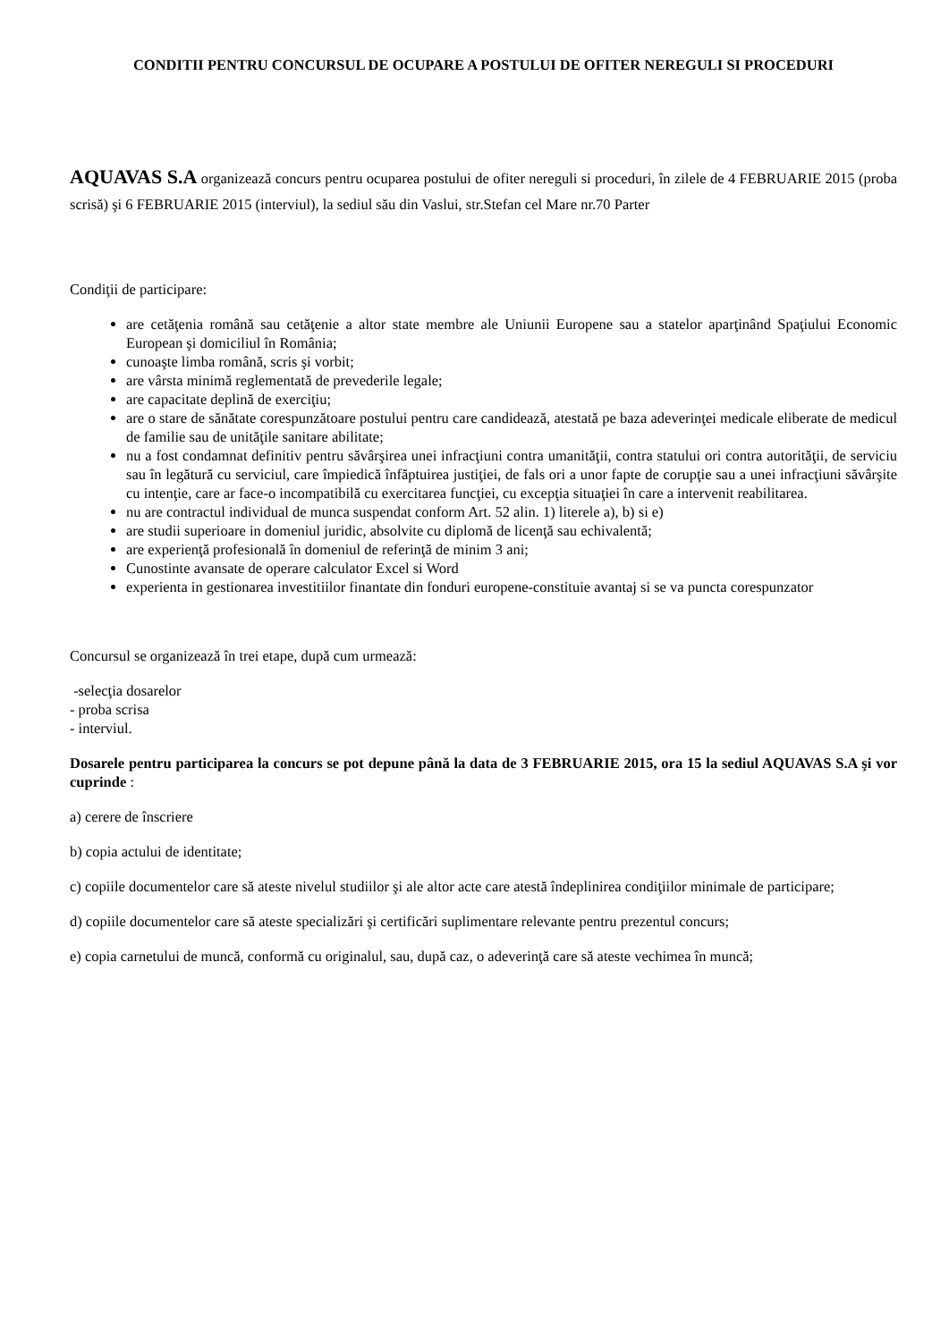CONDITII PENTRU CONCURSUL DE OCUPARE A POSTULUI DE OFITER NEREGULI SI PROCEDURI
AQUAVAS S.A organizează concurs pentru ocuparea postului de ofiter nereguli si proceduri, în zilele de 4 FEBRUARIE 2015 (proba scrisă) şi 6 FEBRUARIE 2015 (interviul), la sediul său din Vaslui, str.Stefan cel Mare nr.70 Parter
Condiţii de participare:
are cetăţenia română sau cetăţenie a altor state membre ale Uniunii Europene sau a statelor aparţinând Spaţiului Economic European şi domiciliul în România;
cunoaşte limba română, scris şi vorbit;
are vârsta minimă reglementată de prevederile legale;
are capacitate deplină de exerciţiu;
are o stare de sănătate corespunzătoare postului pentru care candidează, atestată pe baza adeverinţei medicale eliberate de medicul de familie sau de unităţile sanitare abilitate;
nu a fost condamnat definitiv pentru săvârşirea unei infracţiuni contra umanităţii, contra statului ori contra autorităţii, de serviciu sau în legătură cu serviciul, care împiedică înfăptuirea justiţiei, de fals ori a unor fapte de corupţie sau a unei infracţiuni săvârşite cu intenţie, care ar face-o incompatibilă cu exercitarea funcţiei, cu excepţia situaţiei în care a intervenit reabilitarea.
nu are contractul individual de munca suspendat conform Art. 52 alin. 1) literele a), b) si e)
are studii superioare in domeniul juridic, absolvite cu diplomă de licenţă sau echivalentă;
are experienţă profesională în domeniul de referinţă de minim 3 ani;
Cunostinte avansate de operare calculator Excel si Word
experienta in gestionarea investitiilor finantate din fonduri europene-constituie avantaj si se va puncta corespunzator
Concursul se organizează în trei etape, după cum urmează:
-selecţia dosarelor
- proba scrisa
- interviul.
Dosarele pentru participarea la concurs se pot depune până la data de 3 FEBRUARIE 2015, ora 15 la sediul AQUAVAS S.A şi vor cuprinde :
a) cerere de înscriere
b) copia actului de identitate;
c) copiile documentelor care să ateste nivelul studiilor şi ale altor acte care atestă îndeplinirea condiţiilor minimale de participare;
d) copiile documentelor care să ateste specializări şi certificări suplimentare relevante pentru prezentul concurs;
e) copia carnetului de muncă, conformă cu originalul, sau, după caz, o adeverinţă care să ateste vechimea în muncă;